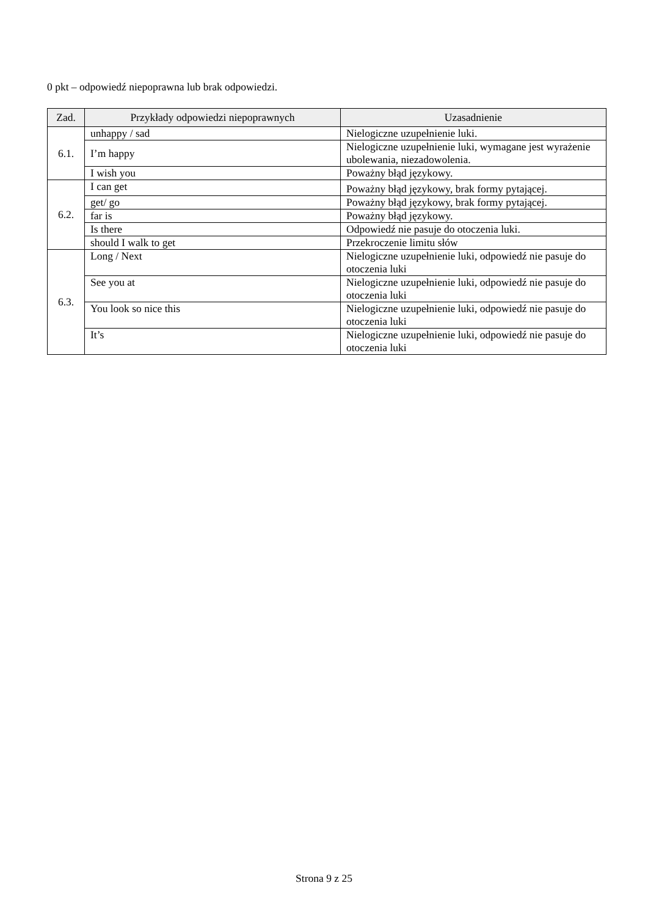0 pkt – odpowiedź niepoprawna lub brak odpowiedzi.
| Zad. | Przykłady odpowiedzi niepoprawnych | Uzasadnienie |
| --- | --- | --- |
| 6.1. | unhappy / sad | Nielogiczne uzupełnienie luki. |
| | I’m happy | Nielogiczne uzupełnienie luki, wymagane jest wyrażenie ubolewania, niezadowolenia. |
| | I wish you | Poważny błąd językowy. |
| 6.2. | I can get | Poważny błąd językowy, brak formy pytającej. |
| | get/ go | Poważny błąd językowy, brak formy pytającej. |
| | far is | Poważny błąd językowy. |
| | Is there | Odpowiedź nie pasuje do otoczenia luki. |
| | should I walk to get | Przekroczenie limitu słów |
| 6.3. | Long / Next | Nielogiczne uzupełnienie luki, odpowiedź nie pasuje do otoczenia luki |
| | See you at | Nielogiczne uzupełnienie luki, odpowiedź nie pasuje do otoczenia luki |
| | You look so nice this | Nielogiczne uzupełnienie luki, odpowiedź nie pasuje do otoczenia luki |
| | It’s | Nielogiczne uzupełnienie luki, odpowiedź nie pasuje do otoczenia luki |
Strona 9 z 25